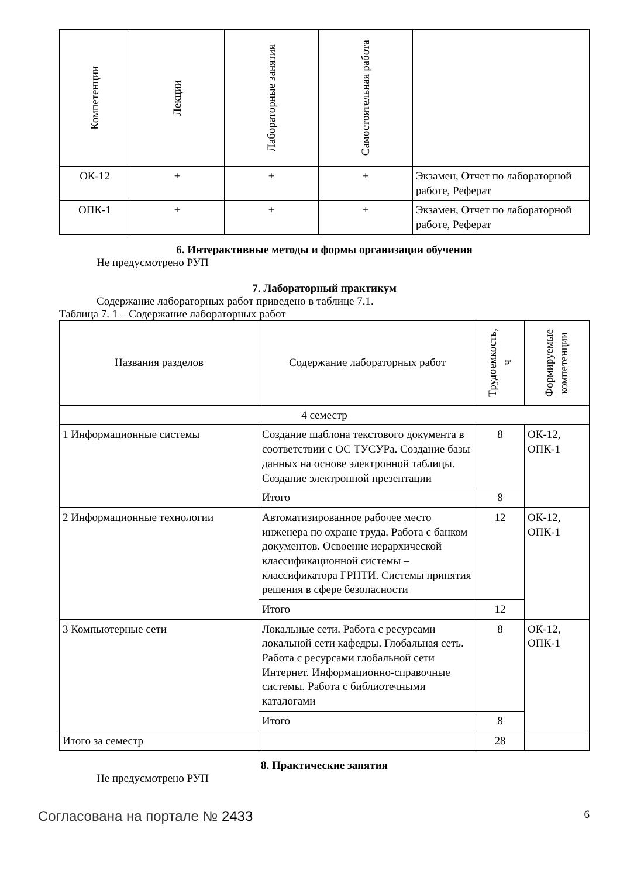| Компетенции | Лекции | Лабораторные занятия | Самостоятельная работа | |
| --- | --- | --- | --- | --- |
| ОК-12 | + | + | + | Экзамен, Отчет по лабораторной работе, Реферат |
| ОПК-1 | + | + | + | Экзамен, Отчет по лабораторной работе, Реферат |
6. Интерактивные методы и формы организации обучения
Не предусмотрено РУП
7. Лабораторный практикум
Содержание лабораторных работ приведено в таблице 7.1.
Таблица 7. 1 – Содержание лабораторных работ
| Названия разделов | Содержание лабораторных работ | Трудоемкость, ч | Формируемые компетенции |
| --- | --- | --- | --- |
| 4 семестр | | | |
| 1 Информационные системы | Создание шаблона текстового документа в соответствии с ОС ТУСУРа. Создание базы данных на основе электронной таблицы. Создание электронной презентации | 8 | ОК-12, ОПК-1 |
| | Итого | 8 | |
| 2 Информационные технологии | Автоматизированное рабочее место инженера по охране труда. Работа с банком документов. Освоение иерархической классификационной системы – классификатора ГРНТИ. Системы принятия решения в сфере безопасности | 12 | ОК-12, ОПК-1 |
| | Итого | 12 | |
| 3 Компьютерные сети | Локальные сети. Работа с ресурсами локальной сети кафедры. Глобальная сеть. Работа с ресурсами глобальной сети Интернет. Информационно-справочные системы. Работа с библиотечными каталогами | 8 | ОК-12, ОПК-1 |
| | Итого | 8 | |
| Итого за семестр | | 28 | |
8. Практические занятия
Не предусмотрено РУП
Согласована на портале № 2433 6